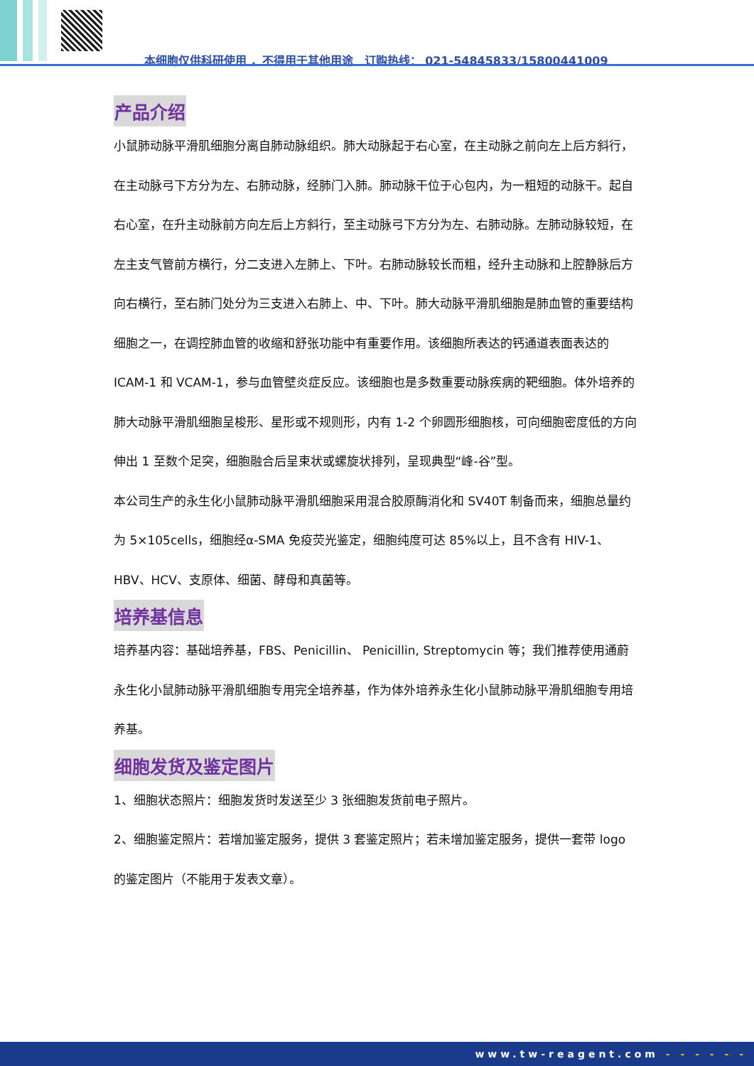本细胞仅供科研使用 ，不得用于其他用途　订购热线： 021-54845833/15800441009
产品介绍
小鼠肺动脉平滑肌细胞分离自肺动脉组织。肺大动脉起于右心室，在主动脉之前向左上后方斜行，在主动脉弓下方分为左、右肺动脉，经肺门入肺。肺动脉干位于心包内，为一粗短的动脉干。起自右心室，在升主动脉前方向左后上方斜行，至主动脉弓下方分为左、右肺动脉。左肺动脉较短，在左主支气管前方横行，分二支进入左肺上、下叶。右肺动脉较长而粗，经升主动脉和上腔静脉后方向右横行，至右肺门处分为三支进入右肺上、中、下叶。肺大动脉平滑肌细胞是肺血管的重要结构细胞之一，在调控肺血管的收缩和舒张功能中有重要作用。该细胞所表达的钙通道表面表达的 ICAM-1 和 VCAM-1，参与血管壁炎症反应。该细胞也是多数重要动脉疾病的靶细胞。体外培养的肺大动脉平滑肌细胞呈梭形、星形或不规则形，内有 1-2 个卵圆形细胞核，可向细胞密度低的方向伸出 1 至数个足突，细胞融合后呈束状或螺旋状排列，呈现典型“峰-谷”型。
本公司生产的永生化小鼠肺动脉平滑肌细胞采用混合胶原酶消化和 SV40T 制备而来，细胞总量约为 5×105cells，细胞经α-SMA 免疫荧光鉴定，细胞纯度可达 85%以上，且不含有 HIV-1、 HBV、HCV、支原体、细菌、酵母和真菌等。
培养基信息
培养基内容：基础培养基，FBS、Penicillin、 Penicillin, Streptomycin 等；我们推荐使用通蔚永生化小鼠肺动脉平滑肌细胞专用完全培养基，作为体外培养永生化小鼠肺动脉平滑肌细胞专用培养基。
细胞发货及鉴定图片
1、细胞状态照片：细胞发货时发送至少 3 张细胞发货前电子照片。
2、细胞鉴定照片：若增加鉴定服务，提供 3 套鉴定照片；若未增加鉴定服务，提供一套带 logo 的鉴定图片（不能用于发表文章）。
www.tw-reagent.com - - - - - -